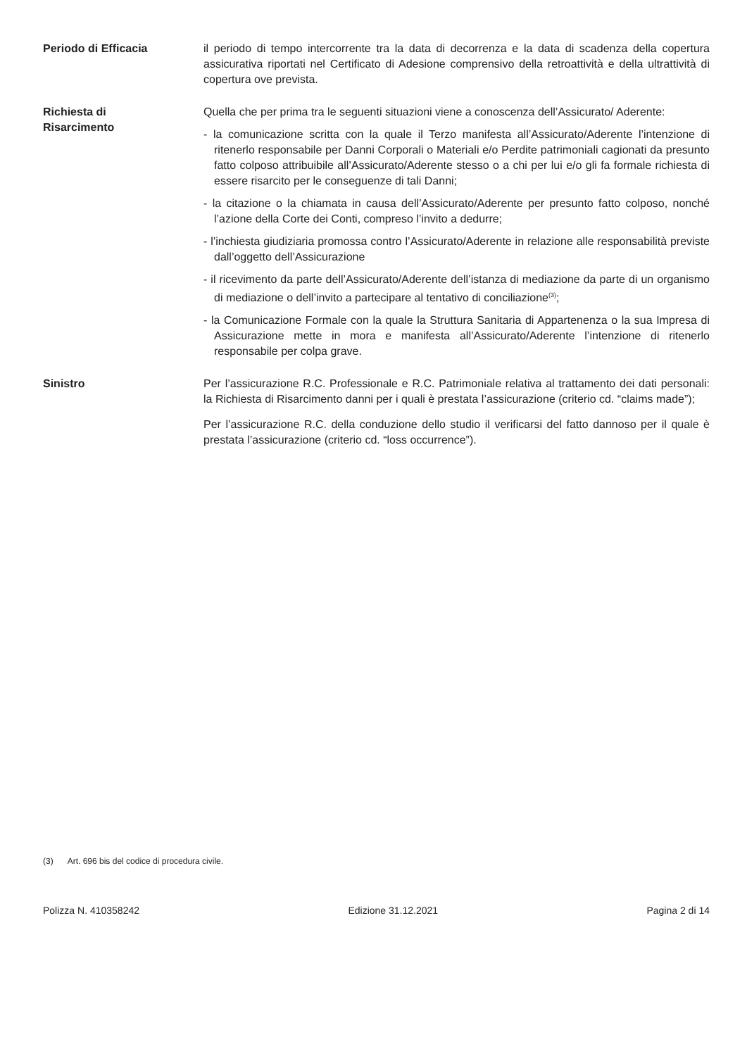Periodo di Efficacia il periodo di tempo intercorrente tra la data di decorrenza e la data di scadenza della copertura assicurativa riportati nel Certificato di Adesione comprensivo della retroattività e della ultrattività di copertura ove prevista.
Richiesta di
Risarcimento
Quella che per prima tra le seguenti situazioni viene a conoscenza dell’Assicurato/ Aderente:
- la comunicazione scritta con la quale il Terzo manifesta all’Assicurato/Aderente l’intenzione di ritenerlo responsabile per Danni Corporali o Materiali e/o Perdite patrimoniali cagionati da presunto fatto colposo attribuibile all’Assicurato/Aderente stesso o a chi per lui e/o gli fa formale richiesta di essere risarcito per le conseguenze di tali Danni;
- la citazione o la chiamata in causa dell’Assicurato/Aderente per presunto fatto colposo, nonché l’azione della Corte dei Conti, compreso l’invito a dedurre;
- l’inchiesta giudiziaria promossa contro l’Assicurato/Aderente in relazione alle responsabilità previste dall’oggetto dell’Assicurazione
- il ricevimento da parte dell’Assicurato/Aderente dell’istanza di mediazione da parte di un organismo di mediazione o dell’invito a partecipare al tentativo di conciliazione<sup>(3)</sup>;
- la Comunicazione Formale con la quale la Struttura Sanitaria di Appartenenza o la sua Impresa di Assicurazione mette in mora e manifesta all’Assicurato/Aderente l’intenzione di ritenerlo responsabile per colpa grave.
Sinistro Per l’assicurazione R.C. Professionale e R.C. Patrimoniale relativa al trattamento dei dati personali: la Richiesta di Risarcimento danni per i quali è prestata l’assicurazione (criterio cd. “claims made”);
Per l’assicurazione R.C. della conduzione dello studio il verificarsi del fatto dannoso per il quale è prestata l’assicurazione (criterio cd. “loss occurrence”).
(3) Art. 696 bis del codice di procedura civile.
Polizza N. 410358242 Edizione 31.12.2021 Pagina 2 di 14